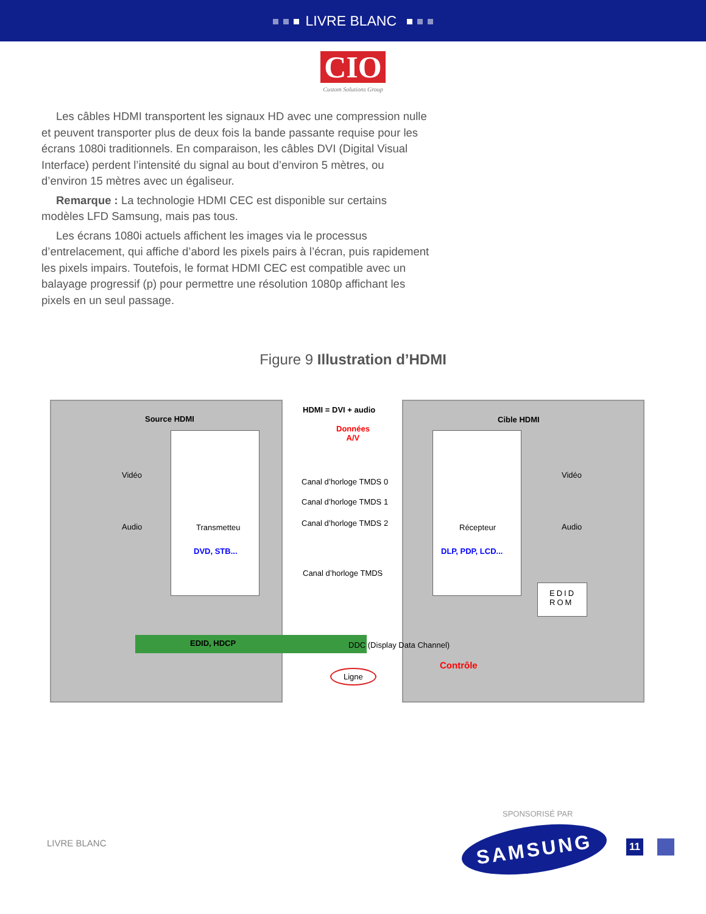LIVRE BLANC
CIO
Custom Solutions Group
Les câbles HDMI transportent les signaux HD avec une compression nulle et peuvent transporter plus de deux fois la bande passante requise pour les écrans 1080i traditionnels. En comparaison, les câbles DVI (Digital Visual Interface) perdent l’intensité du signal au bout d’environ 5 mètres, ou d’environ 15 mètres avec un égaliseur.
Remarque : La technologie HDMI CEC est disponible sur certains modèles LFD Samsung, mais pas tous.
Les écrans 1080i actuels affichent les images via le processus d’entrelacement, qui affiche d’abord les pixels pairs à l’écran, puis rapidement les pixels impairs. Toutefois, le format HDMI CEC est compatible avec un balayage progressif (p) pour permettre une résolution 1080p affichant les pixels en un seul passage.
Figure 9 Illustration d’HDMI
Source HDMI
HDMI = DVI + audio
Cible HDMI
Données
A/V
Vidéo
Audio Transmetteu
DVD, STB...
Canal d’horloge TMDS 0
Canal d’horloge TMDS 1
Canal d’horloge TMDS 2
Canal d’horloge TMDS
Récepteur
DLP, PDP, LCD...
Vidéo
Audio
EDID
ROM
EDID, HDCP DDC (Display Data Channel)
Ligne
Contrôle
SPONSORISÉ PAR
LIVRE BLANC SAMSUNG 11